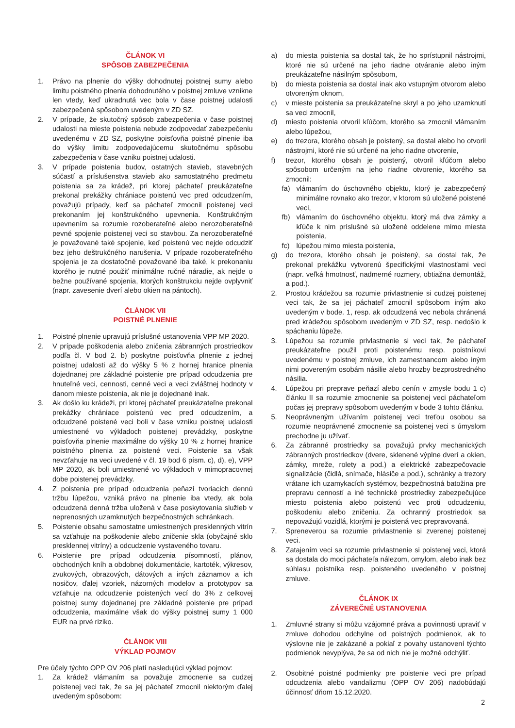ČLÁNOK VI
SPÔSOB ZABEZPEČENIA
1. Právo na plnenie do výšky dohodnutej poistnej sumy alebo limitu poistného plnenia dohodnutého v poistnej zmluve vznikne len vtedy, keď ukradnutá vec bola v čase poistnej udalosti zabezpečená spôsobom uvedeným v ZD SZ.
2. V prípade, že skutočný spôsob zabezpečenia v čase poistnej udalosti na mieste poistenia nebude zodpovedať zabezpečeniu uvedenému v ZD SZ, poskytne poisťovňa poistné plnenie iba do výšky limitu zodpovedajúcemu skutočnému spôsobu zabezpečenia v čase vzniku poistnej udalosti.
3. V prípade poistenia budov, ostatných stavieb, stavebných súčastí a príslušenstva stavieb ako samostatného predmetu poistenia sa za krádež, pri ktorej páchateľ preukázateľne prekonal prekážky chrániace poistenú vec pred odcudzením, považujú prípady, keď sa páchateľ zmocnil poistenej veci prekonaním jej konštrukčného upevnenia. Konštrukčným upevnením sa rozumie rozoberateľné alebo nerozoberateľné pevné spojenie poistenej veci so stavbou. Za nerozoberateľné je považované také spojenie, keď poistenú vec nejde odcudziť bez jeho deštrukčného narušenia. V prípade rozoberateľného spojenia je za dostatočné považované iba také, k prekonaniu ktorého je nutné použiť minimálne ručné náradie, ak nejde o bežne používané spojenia, ktorých konštrukciu nejde ovplyvniť (napr. zavesenie dverí alebo okien na pántoch).
ČLÁNOK VII
POISTNÉ PLNENIE
1. Poistné plnenie upravujú príslušné ustanovenia VPP MP 2020.
2. V prípade poškodenia alebo zničenia zábranných prostriedkov podľa čl. V bod 2. b) poskytne poisťovňa plnenie z jednej poistnej udalosti až do výšky 5 % z hornej hranice plnenia dojednanej pre základné poistenie pre prípad odcudzenia pre hnuteľné veci, cennosti, cenné veci a veci zvláštnej hodnoty v danom mieste poistenia, ak nie je dojednané inak.
3. Ak došlo ku krádeži, pri ktorej páchateľ preukázateľne prekonal prekážky chrániace poistenú vec pred odcudzením, a odcudzené poistené veci boli v čase vzniku poistnej udalosti umiestnené vo výkladoch poistenej prevádzky, poskytne poisťovňa plnenie maximálne do výšky 10 % z hornej hranice poistného plnenia za poistené veci. Poistenie sa však nevzťahuje na veci uvedené v čl. 19 bod 6 písm. c), d), e), VPP MP 2020, ak boli umiestnené vo výkladoch v mimopracovnej dobe poistenej prevádzky.
4. Z poistenia pre prípad odcudzenia peňazí tvoriacich dennú tržbu lúpežou, vzniká právo na plnenie iba vtedy, ak bola odcudzená denná tržba uložená v čase poskytovania služieb v neprenosných uzamknutých bezpečnostných schránkach.
5. Poistenie obsahu samostatne umiestnených presklenných vitrín sa vzťahuje na poškodenie alebo zničenie skla (obyčajné sklo presklennej vitríny) a odcudzenie vystaveného tovaru.
6. Poistenie pre prípad odcudzenia písomností, plánov, obchodných kníh a obdobnej dokumentácie, kartoték, výkresov, zvukových, obrazových, dátových a iných záznamov a ich nosičov, ďalej vzoriek, názorných modelov a prototypov sa vzťahuje na odcudzenie poistených vecí do 3% z celkovej poistnej sumy dojednanej pre základné poistenie pre prípad odcudzenia, maximálne však do výšky poistnej sumy 1 000 EUR na prvé riziko.
ČLÁNOK VIII
VÝKLAD POJMOV
Pre účely týchto OPP OV 206 platí nasledujúci výklad pojmov:
1. Za krádež vlámaním sa považuje zmocnenie sa cudzej poistenej veci tak, že sa jej páchateľ zmocnil niektorým ďalej uvedeným spôsobom:
a) do miesta poistenia sa dostal tak, že ho sprístupnil nástrojmi, ktoré nie sú určené na jeho riadne otváranie alebo iným preukázateľne násilným spôsobom,
b) do miesta poistenia sa dostal inak ako vstupným otvorom alebo otvoreným oknom,
c) v mieste poistenia sa preukázateľne skryl a po jeho uzamknutí sa veci zmocnil,
d) miesto poistenia otvoril kľúčom, ktorého sa zmocnil vlámaním alebo lúpežou,
e) do trezora, ktorého obsah je poistený, sa dostal alebo ho otvoril nástrojmi, ktoré nie sú určené na jeho riadne otvorenie,
f) trezor, ktorého obsah je poistený, otvoril kľúčom alebo spôsobom určeným na jeho riadne otvorenie, ktorého sa zmocnil:
fa) vlámaním do úschovného objektu, ktorý je zabezpečený minimálne rovnako ako trezor, v ktorom sú uložené poistené veci,
fb) vlámaním do úschovného objektu, ktorý má dva zámky a kľúče k nim príslušné sú uložené oddelene mimo miesta poistenia,
fc) lúpežou mimo miesta poistenia,
g) do trezora, ktorého obsah je poistený, sa dostal tak, že prekonal prekážku vytvorenú špecifickými vlastnosťami veci (napr. veľká hmotnosť, nadmerné rozmery, obtiažna demontáž, a pod.).
2. Prostou krádežou sa rozumie privlastnenie si cudzej poistenej veci tak, že sa jej páchateľ zmocnil spôsobom iným ako uvedeným v bode. 1, resp. ak odcudzená vec nebola chránená pred krádežou spôsobom uvedeným v ZD SZ, resp. nedošlo k spáchaniu lúpeže.
3. Lúpežou sa rozumie privlastnenie si veci tak, že páchateľ preukázateľne použil proti poistenému resp. poistníkovi uvedenému v poistnej zmluve, ich zamestnancom alebo iným nimi povereným osobám násilie alebo hrozby bezprostredného násilia.
4. Lúpežou pri preprave peňazí alebo cenín v zmysle bodu 1 c) článku II sa rozumie zmocnenie sa poistenej veci páchateľom počas jej prepravy spôsobom uvedeným v bode 3 tohto článku.
5. Neoprávneným užívaním poistenej veci treťou osobou sa rozumie neoprávnené zmocnenie sa poistenej veci s úmyslom prechodne ju užívať.
6. Za zábranné prostriedky sa považujú prvky mechanických zábranných prostriedkov (dvere, sklenené výplne dverí a okien, zámky, mreže, rolety a pod.) a elektrické zabezpečovacie signalizácie (čidlá, snímače, hlásiče a pod.), schránky a trezory vrátane ich uzamykacích systémov, bezpečnostná batožina pre prepravu cenností a iné technické prostriedky zabezpečujúce miesto poistenia alebo poistenú vec proti odcudzeniu, poškodeniu alebo zničeniu. Za ochranný prostriedok sa nepovažujú vozidlá, ktorými je poistená vec prepravovaná.
7. Spreneverou sa rozumie privlastnenie si zverenej poistenej veci.
8. Zatajením veci sa rozumie privlastnenie si poistenej veci, ktorá sa dostala do moci páchateľa nálezom, omylom, alebo inak bez súhlasu poistníka resp. poisteného uvedeného v poistnej zmluve.
ČLÁNOK IX
ZÁVEREČNÉ USTANOVENIA
1. Zmluvné strany si môžu vzájomné práva a povinnosti upraviť v zmluve dohodou odchylne od poistných podmienok, ak to výslovne nie je zakázané a pokiaľ z povahy ustanovení týchto podmienok nevyplýva, že sa od nich nie je možné odchýliť.
2. Osobitné poistné podmienky pre poistenie veci pre prípad odcudzenia alebo vandalizmu (OPP OV 206) nadobúdajú účinnosť dňom 15.12.2020.
2